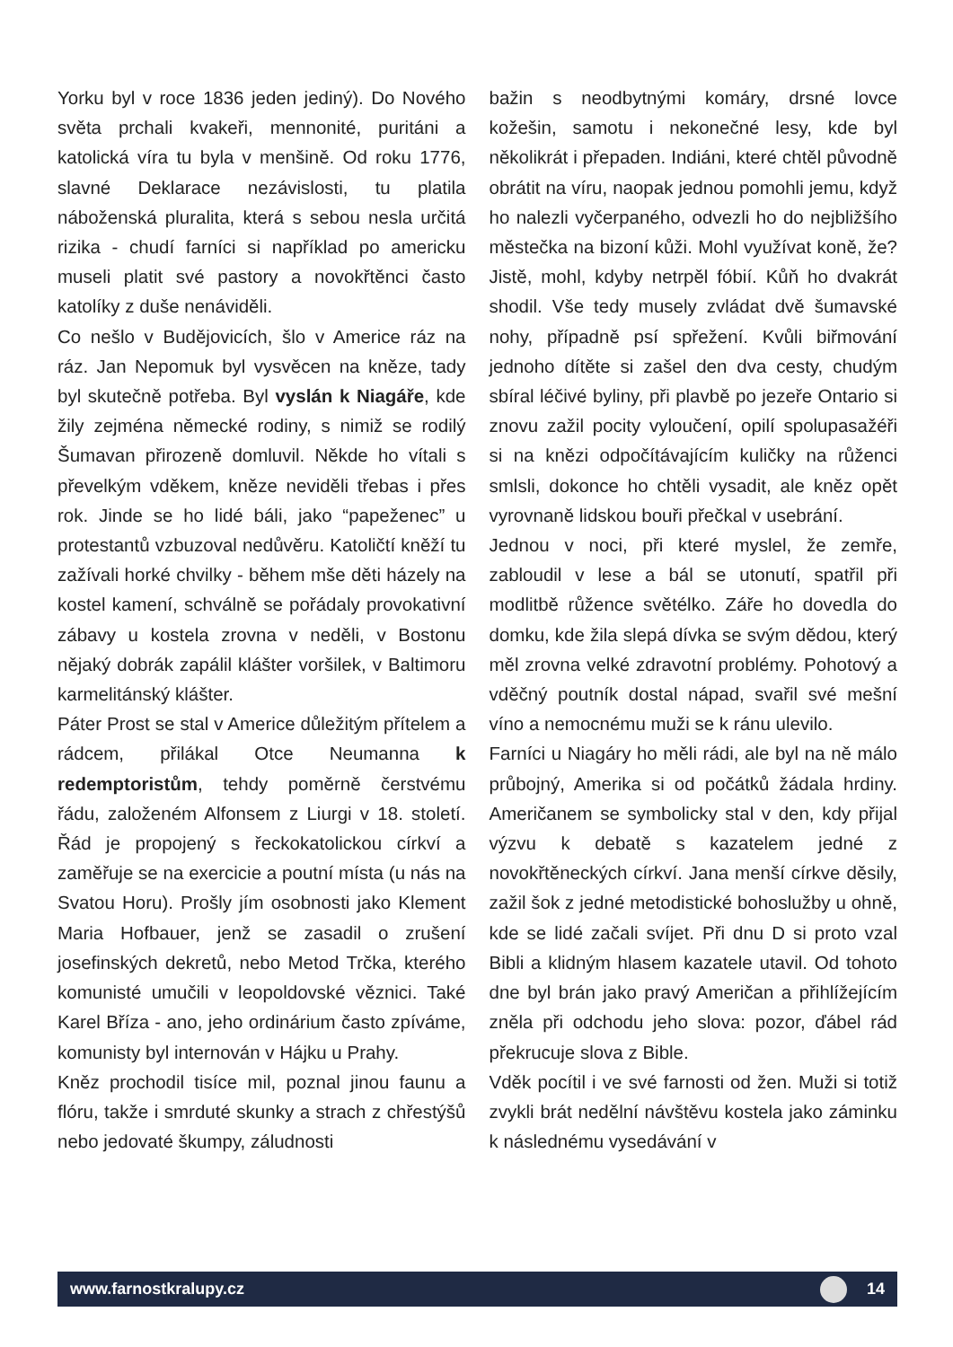Yorku byl v roce 1836 jeden jediný). Do Nového světa prchali kvakeři, mennonité, puritáni a katolická víra tu byla v menšině. Od roku 1776, slavné Deklarace nezávislosti, tu platila náboženská pluralita, která s sebou nesla určitá rizika - chudí farníci si například po americku museli platit své pastory a novokřtěnci často katolíky z duše nenáviděli.
Co nešlo v Budějovicích, šlo v Americe ráz na ráz. Jan Nepomuk byl vysvěcen na kněze, tady byl skutečně potřeba. Byl vyslán k Niagáře, kde žily zejména německé rodiny, s nimiž se rodilý Šumavan přirozeně domluvil. Někde ho vítali s převelkým vděkem, kněze neviděli třebas i přes rok. Jinde se ho lidé báli, jako “papeženec” u protestantů vzbuzoval nedůvěru. Katoličtí kněží tu zažívali horké chvilky - během mše děti házely na kostel kamení, schválně se pořádaly provokativní zábavy u kostela zrovna v neděli, v Bostonu nějaký dobrák zapálil klášter voršilek, v Baltimoru karmelitánský klášter.
Páter Prost se stal v Americe důležitým přítelem a rádcem, přilákal Otce Neumanna k redemptoristům, tehdy poměrně čerstvému řádu, založeném Alfonsem z Liurgi v 18. století. Řád je propojený s řeckokatolickou církví a zaměřuje se na exercicie a poutní místa (u nás na Svatou Horu). Prošly jím osobnosti jako Klement Maria Hofbauer, jenž se zasadil o zrušení josefinských dekretů, nebo Metod Trčka, kterého komunisté umučili v leopoldovské věznici. Také Karel Bříza - ano, jeho ordinárium často zpíváme, komunisty byl internován v Hájku u Prahy.
Kněz prochodil tisíce mil, poznal jinou faunu a flóru, takže i smrduté skunky a strach z chřestýšů nebo jedovaté škumpy, záludnosti
bažin s neodbytnými komáry, drsné lovce kožešin, samotu i nekonečné lesy, kde byl několikrát i přepaden. Indiáni, které chtěl původně obrátit na víru, naopak jednou pomohli jemu, když ho nalezli vyčerpaného, odvezli ho do nejbližšího městečka na bizoní kůži. Mohl využívat koně, že? Jistě, mohl, kdyby netrpěl fóbií. Kůň ho dvakrát shodil. Vše tedy musely zvládat dvě šumavské nohy, případně psí spřežení. Kvůli biřmování jednoho dítěte si zašel den dva cesty, chudým sbíral léčivé byliny, při plavbě po jezeře Ontario si znovu zažil pocity vyloučení, opilí spolupasažéři si na knězi odpočítávajícím kuličky na růženci smlsli, dokonce ho chtěli vysadit, ale kněz opět vyrovnaně lidskou bouři přečkal v usebrání.
Jednou v noci, při které myslel, že zemře, zabloudil v lese a bál se utonutí, spatřil při modlitbě růžence světélko. Záře ho dovedla do domku, kde žila slepá dívka se svým dědou, který měl zrovna velké zdravotní problémy. Pohotový a vděčný poutník dostal nápad, svařil své mešní víno a nemocnému muži se k ránu ulevilo.
Farníci u Niagáry ho měli rádi, ale byl na ně málo průbojný, Amerika si od počátků žádala hrdiny. Američanem se symbolicky stal v den, kdy přijal výzvu k debatě s kazatelem jedné z novokřtěneckých církví. Jana menší církve děsily, zažil šok z jedné metodistické bohoslužby u ohně, kde se lidé začali svíjet. Při dnu D si proto vzal Bibli a klidným hlasem kazatele utavil. Od tohoto dne byl brán jako pravý Američan a přihlížejícím zněla při odchodu jeho slova: pozor, ďábel rád překrucuje slova z Bible.
Vděk pocítil i ve své farnosti od žen. Muži si totiž zvykli brát nedělní návštěvu kostela jako záminku k následnému vysedávání v
www.farnostkralupy.cz 14